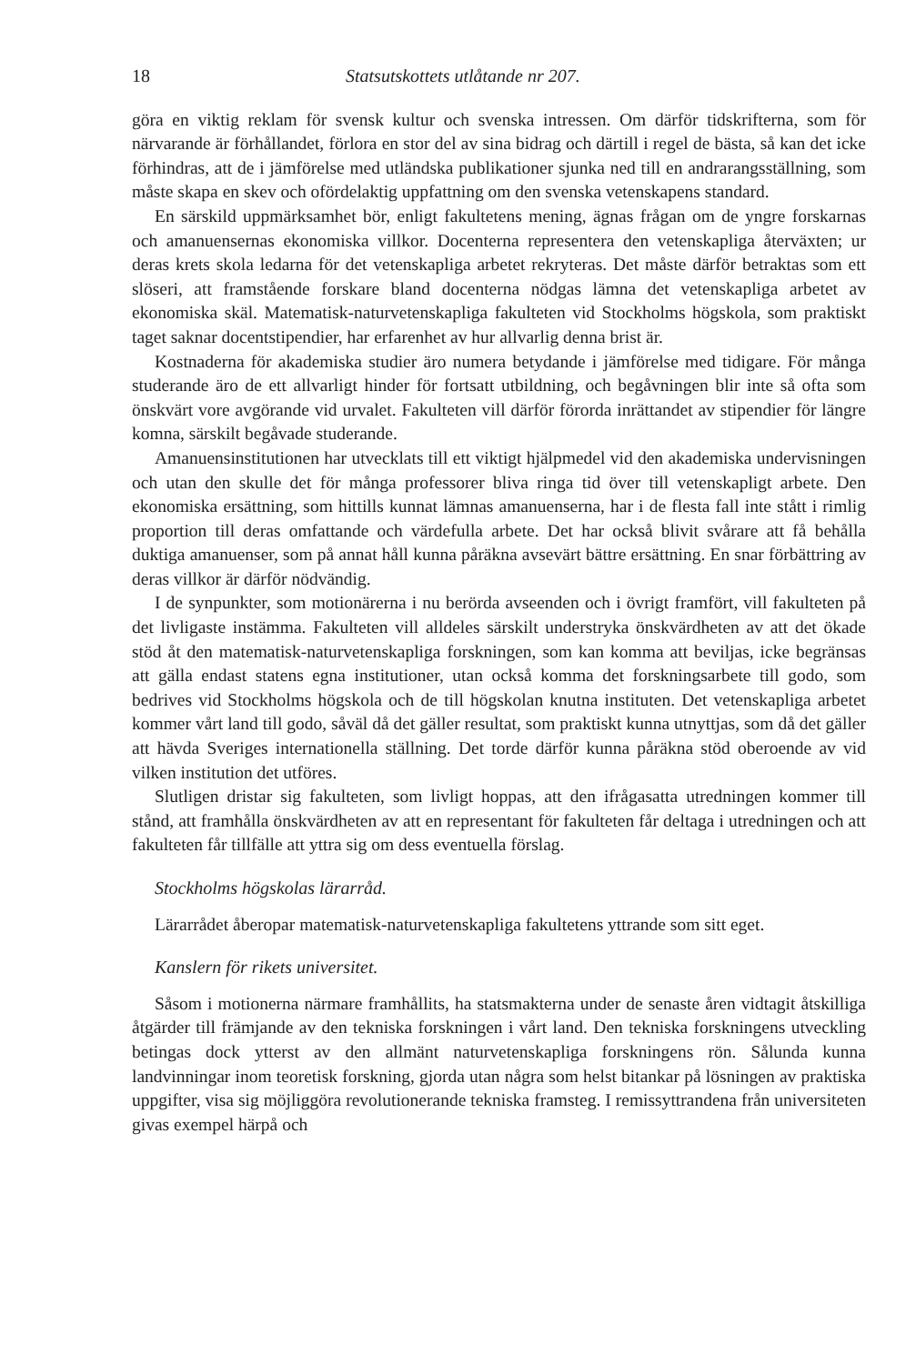18 Statsutskottets utlåtande nr 207.
göra en viktig reklam för svensk kultur och svenska intressen. Om därför tidskrifterna, som för närvarande är förhållandet, förlora en stor del av sina bidrag och därtill i regel de bästa, så kan det icke förhindras, att de i jämförelse med utländska publikationer sjunka ned till en andrarangsställning, som måste skapa en skev och ofördelaktig uppfattning om den svenska vetenskapens standard.
En särskild uppmärksamhet bör, enligt fakultetens mening, ägnas frågan om de yngre forskarnas och amanuensernas ekonomiska villkor. Docenterna representera den vetenskapliga återväxten; ur deras krets skola ledarna för det vetenskapliga arbetet rekryteras. Det måste därför betraktas som ett slöseri, att framstående forskare bland docenterna nödgas lämna det vetenskapliga arbetet av ekonomiska skäl. Matematisk-naturvetenskapliga fakulteten vid Stockholms högskola, som praktiskt taget saknar docentstipendier, har erfarenhet av hur allvarlig denna brist är.
Kostnaderna för akademiska studier äro numera betydande i jämförelse med tidigare. För många studerande äro de ett allvarligt hinder för fortsatt utbildning, och begåvningen blir inte så ofta som önskvärt vore avgörande vid urvalet. Fakulteten vill därför förorda inrättandet av stipendier för längre komna, särskilt begåvade studerande.
Amanuensinstitutionen har utvecklats till ett viktigt hjälpmedel vid den akademiska undervisningen och utan den skulle det för många professorer bliva ringa tid över till vetenskapligt arbete. Den ekonomiska ersättning, som hittills kunnat lämnas amanuenserna, har i de flesta fall inte stått i rimlig proportion till deras omfattande och värdefulla arbete. Det har också blivit svårare att få behålla duktiga amanuenser, som på annat håll kunna påräkna avsevärt bättre ersättning. En snar förbättring av deras villkor är därför nödvändig.
I de synpunkter, som motionärerna i nu berörda avseenden och i övrigt framfört, vill fakulteten på det livligaste instämma. Fakulteten vill alldeles särskilt understryka önskvärdheten av att det ökade stöd åt den matematisk-naturvetenskapliga forskningen, som kan komma att beviljas, icke begränsas att gälla endast statens egna institutioner, utan också komma det forskningsarbete till godo, som bedrives vid Stockholms högskola och de till högskolan knutna instituten. Det vetenskapliga arbetet kommer vårt land till godo, såväl då det gäller resultat, som praktiskt kunna utnyttjas, som då det gäller att hävda Sveriges internationella ställning. Det torde därför kunna påräkna stöd oberoende av vid vilken institution det utföres.
Slutligen dristar sig fakulteten, som livligt hoppas, att den ifrågasatta utredningen kommer till stånd, att framhålla önskvärdheten av att en representant för fakulteten får deltaga i utredningen och att fakulteten får tillfälle att yttra sig om dess eventuella förslag.
Stockholms högskolas lärarråd.
Lärarrådet åberopar matematisk-naturvetenskapliga fakultetens yttrande som sitt eget.
Kanslern för rikets universitet.
Såsom i motionerna närmare framhållits, ha statsmakterna under de senaste åren vidtagit åtskilliga åtgärder till främjande av den tekniska forskningen i vårt land. Den tekniska forskningens utveckling betingas dock ytterst av den allmänt naturvetenskapliga forskningens rön. Sålunda kunna landvinningar inom teoretisk forskning, gjorda utan några som helst bitankar på lösningen av praktiska uppgifter, visa sig möjliggöra revolutionerande tekniska framsteg. I remissyttrandena från universiteten givas exempel härpå och